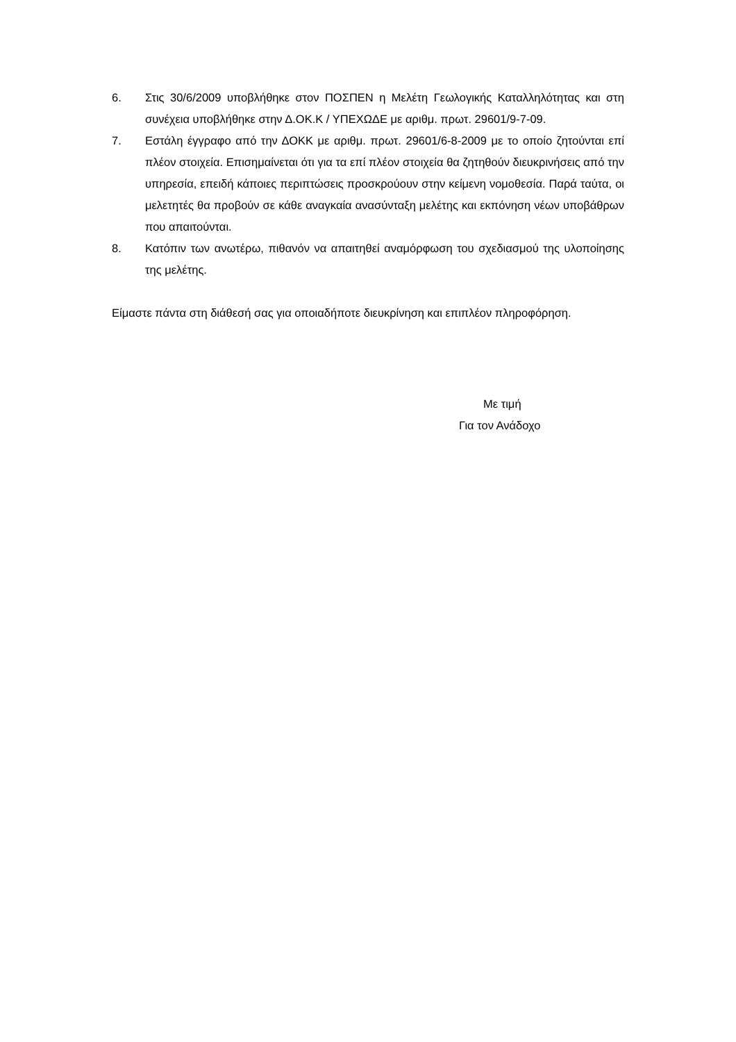6. Στις 30/6/2009 υποβλήθηκε στον ΠΟΣΠΕΝ η Μελέτη Γεωλογικής Καταλληλότητας και στη συνέχεια υποβλήθηκε στην Δ.ΟΚ.Κ / ΥΠΕΧΩΔΕ με αριθμ. πρωτ. 29601/9-7-09.
7. Εστάλη έγγραφο από την ΔΟΚΚ με αριθμ. πρωτ. 29601/6-8-2009 με το οποίο ζητούνται επί πλέον στοιχεία. Επισημαίνεται ότι για τα επί πλέον στοιχεία θα ζητηθούν διευκρινήσεις από την υπηρεσία, επειδή κάποιες περιπτώσεις προσκρούουν στην κείμενη νομοθεσία. Παρά ταύτα, οι μελετητές θα προβούν σε κάθε αναγκαία ανασύνταξη μελέτης και εκπόνηση νέων υποβάθρων που απαιτούνται.
8. Κατόπιν των ανωτέρω, πιθανόν να απαιτηθεί αναμόρφωση του σχεδιασμού της υλοποίησης της μελέτης.
Είμαστε πάντα στη διάθεσή σας για οποιαδήποτε διευκρίνηση και επιπλέον πληροφόρηση.
Με τιμή
Για τον Ανάδοχο